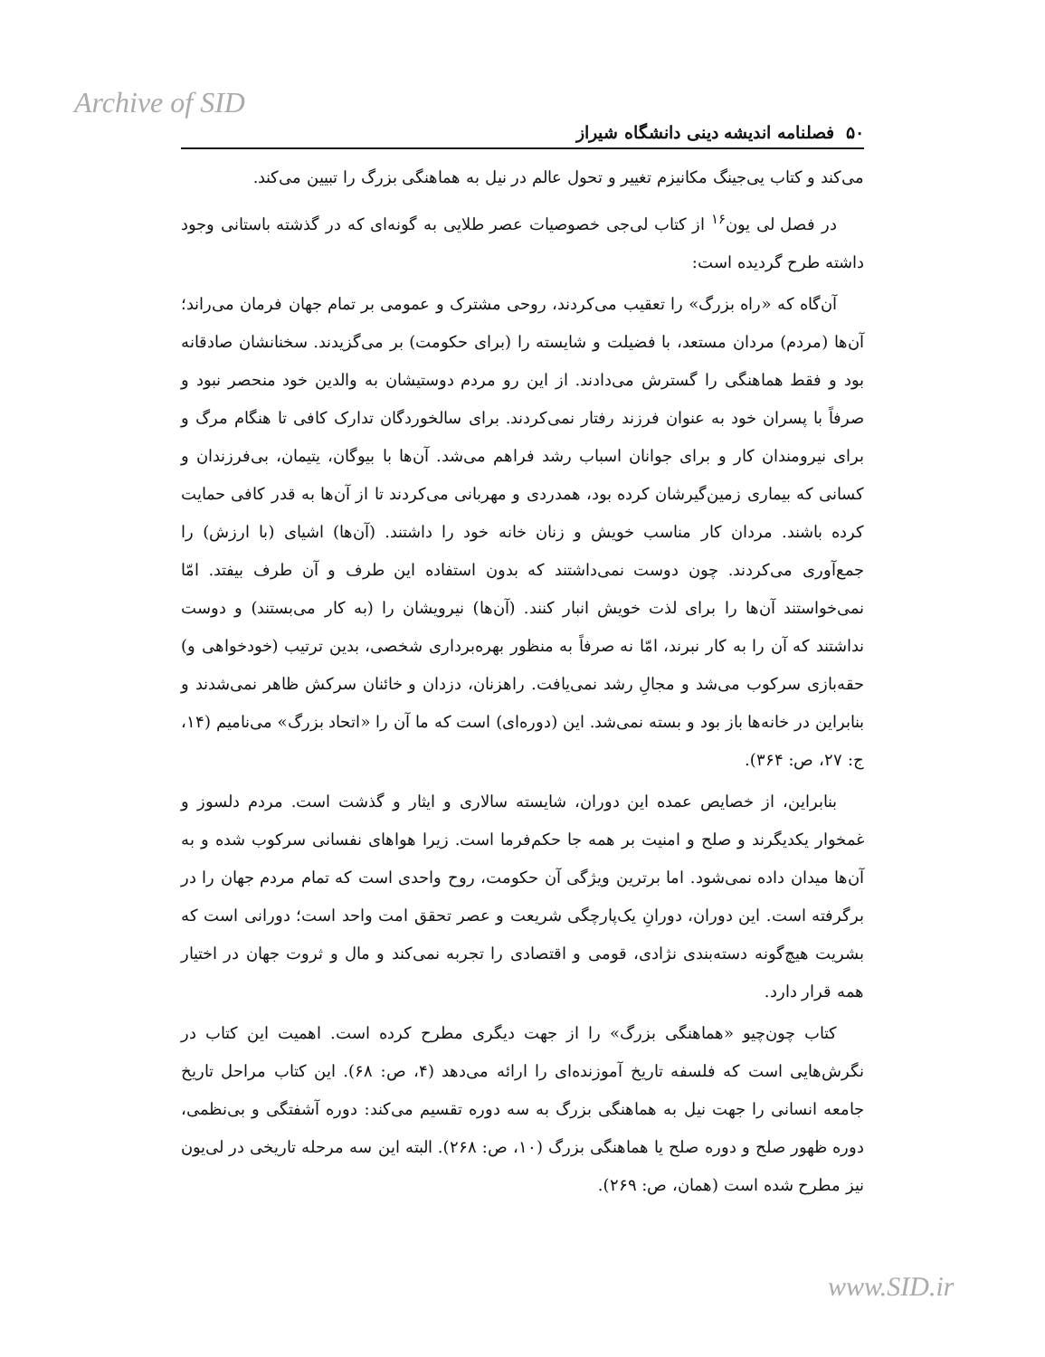Archive of SID
۵۰ فصلنامه اندیشه دینی دانشگاه شیراز
می‌کند و کتاب یی‌جینگ مکانیزم تغییر و تحول عالم در نیل به هماهنگی بزرگ را تبیین می‌کند.
در فصل لی یون<sup>۱۶</sup> از کتاب لی‌جی خصوصیات عصر طلایی به گونه‌ای که در گذشته باستانی وجود داشته طرح گردیده است:
آن‌گاه که «راه بزرگ» را تعقیب می‌کردند، روحی مشترک و عمومی بر تمام جهان فرمان می‌راند؛ آن‌ها (مردم) مردان مستعد، با فضیلت و شایسته را (برای حکومت) بر می‌گزیدند. سخنانشان صادقانه بود و فقط هماهنگی را گسترش می‌دادند. از این رو مردم دوستیشان به والدین خود منحصر نبود و صرفاً با پسران خود به عنوان فرزند رفتار نمی‌کردند. برای سالخوردگان تدارک کافی تا هنگام مرگ و برای نیرومندان کار و برای جوانان اسباب رشد فراهم می‌شد. آن‌ها با بیوگان، یتیمان، بی‌فرزندان و کسانی که بیماری زمین‌گیرشان کرده بود، همدردی و مهربانی می‌کردند تا از آن‌ها به قدر کافی حمایت کرده باشند. مردان کار مناسب خویش و زنان خانه خود را داشتند. (آن‌ها) اشیای (با ارزش) را جمع‌آوری می‌کردند. چون دوست نمی‌داشتند که بدون استفاده این طرف و آن طرف بیفتد. امّا نمی‌خواستند آن‌ها را برای لذت خویش انبار کنند. (آن‌ها) نیرویشان را (به کار می‌بستند) و دوست نداشتند که آن را به کار نبرند، امّا نه صرفاً به منظور بهره‌برداری شخصی، بدین ترتیب (خودخواهی و) حقه‌بازی سرکوب می‌شد و مجالِ رشد نمی‌یافت. راهزنان، دزدان و خائنان سرکش ظاهر نمی‌شدند و بنابراین در خانه‌ها باز بود و بسته نمی‌شد. این (دوره‌ای) است که ما آن را «اتحاد بزرگ» می‌نامیم (۱۴، ج: ۲۷، ص: ۳۶۴).
بنابراین، از خصایص عمده این دوران، شایسته سالاری و ایثار و گذشت است. مردم دلسوز و غمخوار یکدیگرند و صلح و امنیت بر همه جا حکم‌فرما است. زیرا هواهای نفسانی سرکوب شده و به آن‌ها میدان داده نمی‌شود. اما برترین ویژگی آن حکومت، روح واحدی است که تمام مردم جهان را در برگرفته است. این دوران، دورانِ یک‌پارچگی شریعت و عصر تحقق امت واحد است؛ دورانی است که بشریت هیچ‌گونه دسته‌بندی نژادی، قومی و اقتصادی را تجربه نمی‌کند و مال و ثروت جهان در اختیار همه قرار دارد.
کتاب چون‌چیو «هماهنگی بزرگ» را از جهت دیگری مطرح کرده است. اهمیت این کتاب در نگرش‌هایی است که فلسفه تاریخ آموزنده‌ای را ارائه می‌دهد (۴، ص: ۶۸). این کتاب مراحل تاریخ جامعه انسانی را جهت نیل به هماهنگی بزرگ به سه دوره تقسیم می‌کند: دوره آشفتگی و بی‌نظمی، دوره ظهور صلح و دوره صلح یا هماهنگی بزرگ (۱۰، ص: ۲۶۸). البته این سه مرحله تاریخی در لی‌یون نیز مطرح شده است (همان، ص: ۲۶۹).
www.SID.ir